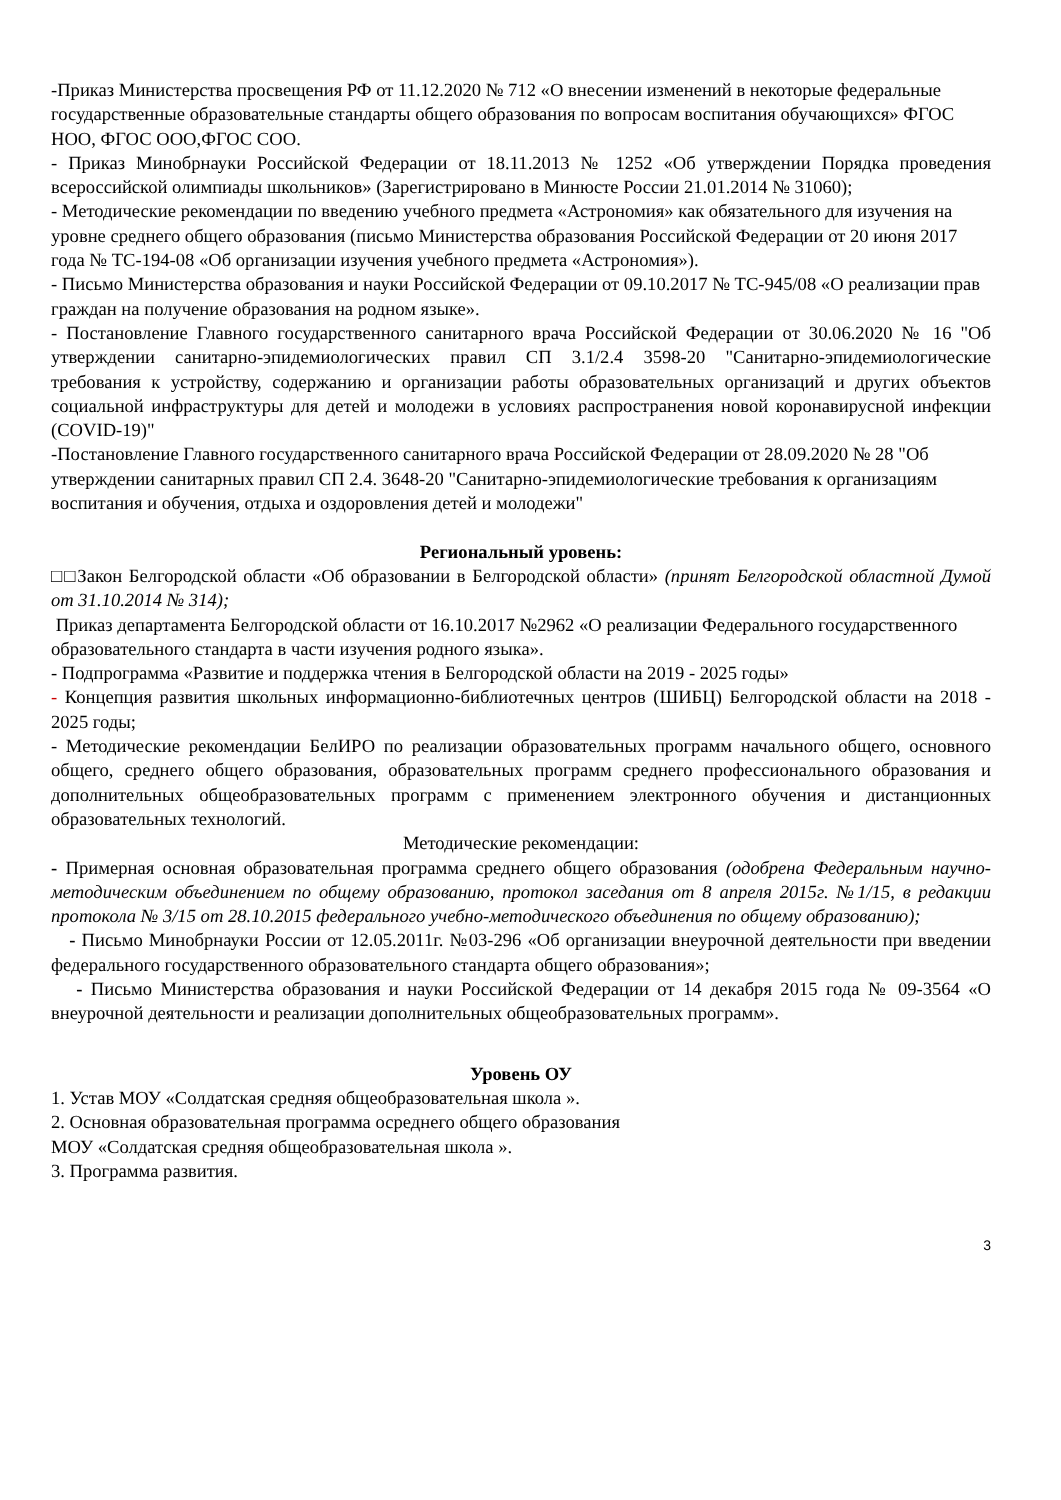-Приказ Министерства просвещения РФ от 11.12.2020 № 712 «О внесении изменений в некоторые федеральные государственные образовательные стандарты общего образования по вопросам воспитания обучающихся» ФГОС НОО, ФГОС ООО,ФГОС СОО.
- Приказ Минобрнауки Российской Федерации от 18.11.2013 № 1252 «Об утверждении Порядка проведения всероссийской олимпиады школьников» (Зарегистрировано в Минюсте России 21.01.2014 № 31060);
- Методические рекомендации по введению учебного предмета «Астрономия» как обязательного для изучения на уровне среднего общего образования (письмо Министерства образования Российской Федерации от 20 июня 2017 года № ТС-194-08 «Об организации изучения учебного предмета «Астрономия»).
- Письмо Министерства образования и науки Российской Федерации от 09.10.2017 № ТС-945/08 «О реализации прав граждан на получение образования на родном языке».
- Постановление Главного государственного санитарного врача Российской Федерации от 30.06.2020 № 16 "Об утверждении санитарно-эпидемиологических правил СП 3.1/2.4 3598-20 "Санитарно-эпидемиологические требования к устройству, содержанию и организации работы образовательных организаций и других объектов социальной инфраструктуры для детей и молодежи в условиях распространения новой коронавирусной инфекции (COVID-19)"
-Постановление Главного государственного санитарного врача Российской Федерации от 28.09.2020 № 28 "Об утверждении санитарных правил СП 2.4. 3648-20 "Санитарно-эпидемиологические требования к организациям воспитания и обучения, отдыха и оздоровления детей и молодежи"
Региональный уровень:
□□Закон Белгородской области «Об образовании в Белгородской области» (принят Белгородской областной Думой от 31.10.2014 № 314);
Приказ департамента Белгородской области от 16.10.2017 №2962 «О реализации Федерального государственного образовательного стандарта в части изучения родного языка».
- Подпрограмма «Развитие и поддержка чтения в Белгородской области на 2019 - 2025 годы»
- Концепция развития школьных информационно-библиотечных центров (ШИБЦ) Белгородской области на 2018 - 2025 годы;
- Методические рекомендации БелИРО по реализации образовательных программ начального общего, основного общего, среднего общего образования, образовательных программ среднего профессионального образования и дополнительных общеобразовательных программ с применением электронного обучения и дистанционных образовательных технологий.
Методические рекомендации:
- Примерная основная образовательная программа среднего общего образования (одобрена Федеральным научно-методическим объединением по общему образованию, протокол заседания от 8 апреля 2015г. №1/15, в редакции протокола № 3/15 от 28.10.2015 федерального учебно-методического объединения по общему образованию);
- Письмо Минобрнауки России от 12.05.2011г. №03-296 «Об организации внеурочной деятельности при введении федерального государственного образовательного стандарта общего образования»;
- Письмо Министерства образования и науки Российской Федерации от 14 декабря 2015 года № 09-3564 «О внеурочной деятельности и реализации дополнительных общеобразовательных программ».
Уровень ОУ
1. Устав МОУ «Солдатская средняя общеобразовательная школа ».
2. Основная образовательная программа осреднего общего образования
МОУ «Солдатская средняя общеобразовательная школа ».
3. Программа развития.
3